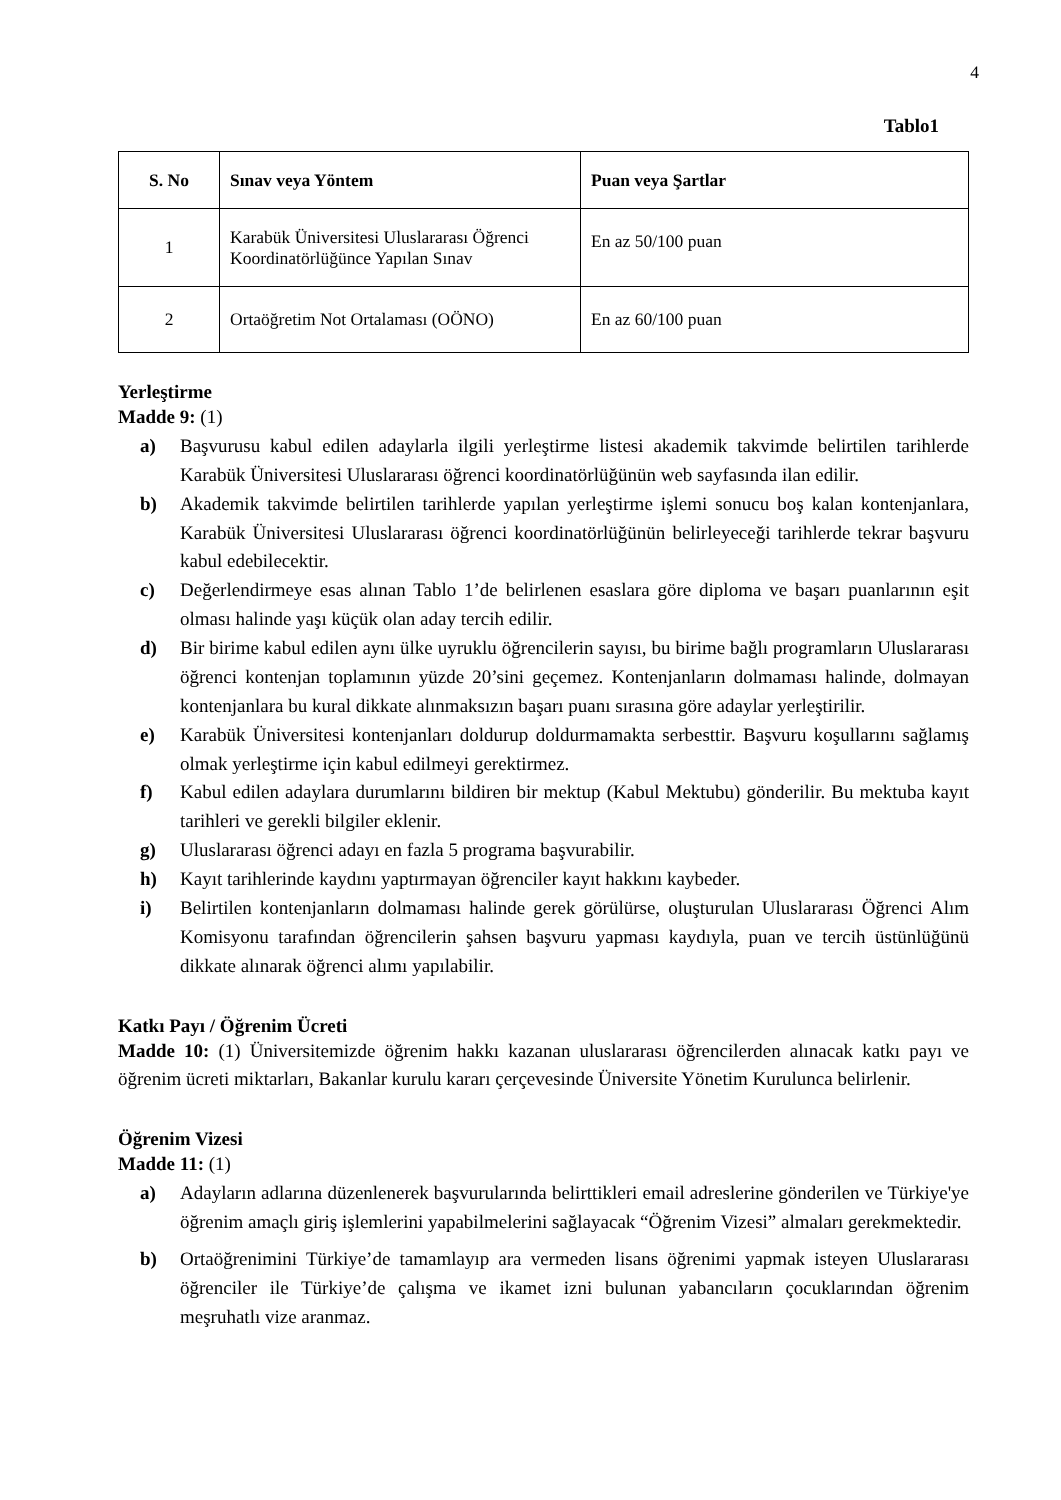4
Tablo1
| S. No | Sınav veya Yöntem | Puan veya Şartlar |
| --- | --- | --- |
| 1 | Karabük Üniversitesi Uluslararası Öğrenci Koordinatörlüğünce Yapılan Sınav | En az 50/100 puan |
| 2 | Ortaöğretim Not Ortalaması (OÖNO) | En az 60/100 puan |
Yerleştirme
Madde 9: (1)
a) Başvurusu kabul edilen adaylarla ilgili yerleştirme listesi akademik takvimde belirtilen tarihlerde Karabük Üniversitesi Uluslararası öğrenci koordinatörlüğünün web sayfasında ilan edilir.
b) Akademik takvimde belirtilen tarihlerde yapılan yerleştirme işlemi sonucu boş kalan kontenjanlara, Karabük Üniversitesi Uluslararası öğrenci koordinatörlüğünün belirleyeceği tarihlerde tekrar başvuru kabul edebilecektir.
c) Değerlendirmeye esas alınan Tablo 1’de belirlenen esaslara göre diploma ve başarı puanlarının eşit olması halinde yaşı küçük olan aday tercih edilir.
d) Bir birime kabul edilen aynı ülke uyruklu öğrencilerin sayısı, bu birime bağlı programların Uluslararası öğrenci kontenjan toplamının yüzde 20’sini geçemez. Kontenjanların dolmaması halinde, dolmayan kontenjanlara bu kural dikkate alınmaksızın başarı puanı sırasına göre adaylar yerleştirilir.
e) Karabük Üniversitesi kontenjanları doldurup doldurmamakta serbesttir. Başvuru koşullarını sağlamış olmak yerleştirme için kabul edilmeyi gerektirmez.
f) Kabul edilen adaylara durumlarını bildiren bir mektup (Kabul Mektubu) gönderilir. Bu mektuba kayıt tarihleri ve gerekli bilgiler eklenir.
g) Uluslararası öğrenci adayı en fazla 5 programa başvurabilir.
h) Kayıt tarihlerinde kaydını yaptırmayan öğrenciler kayıt hakkını kaybeder.
i) Belirtilen kontenjanların dolmaması halinde gerek görülürse, oluşturulan Uluslararası Öğrenci Alım Komisyonu tarafından öğrencilerin şahsen başvuru yapması kaydıyla, puan ve tercih üstünlüğünü dikkate alınarak öğrenci alımı yapılabilir.
Katkı Payı / Öğrenim Ücreti
Madde 10: (1) Üniversitemizde öğrenim hakkı kazanan uluslararası öğrencilerden alınacak katkı payı ve öğrenim ücreti miktarları, Bakanlar kurulu kararı çerçevesinde Üniversite Yönetim Kurulunca belirlenir.
Öğrenim Vizesi
Madde 11: (1)
a) Adayların adlarına düzenlenerek başvurularında belirttikleri email adreslerine gönderilen ve Türkiye'ye öğrenim amaçlı giriş işlemlerini yapabilmelerini sağlayacak “Öğrenim Vizesi” almaları gerekmektedir.
b) Ortaöğrenimini Türkiye’de tamamlayıp ara vermeden lisans öğrenimi yapmak isteyen Uluslararası öğrenciler ile Türkiye’de çalışma ve ikamet izni bulunan yabancıların çocuklarından öğrenim meşruhatlı vize aranmaz.